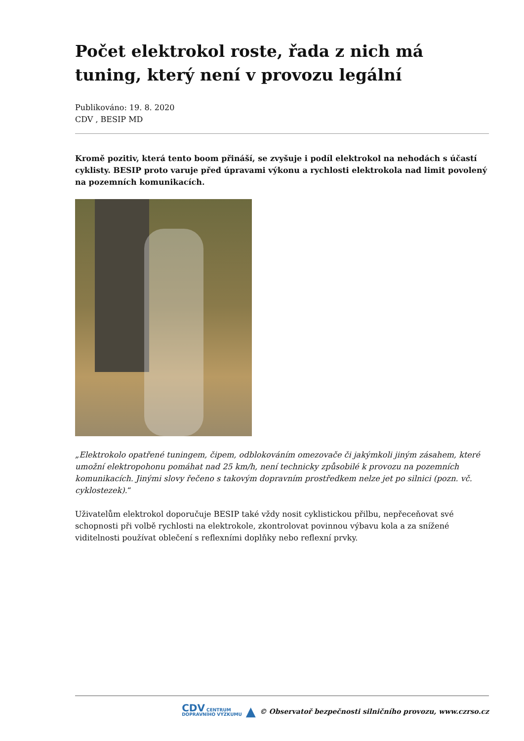Počet elektrokol roste, řada z nich má tuning, který není v provozu legální
Publikováno: 19. 8. 2020
CDV , BESIP MD
Kromě pozitiv, která tento boom přináší, se zvyšuje i podíl elektrokol na nehodách s účastí cyklisty. BESIP proto varuje před úpravami výkonu a rychlosti elektrokola nad limit povolený na pozemních komunikacích.
„Elektrokolo opatřené tuningem, čipem, odblokováním omezovače či jakýmkoli jiným zásahem, které umožní elektropohonu pomáhat nad 25 km/h, není technicky způsobilé k provozu na pozemních komunikacích. Jinými slovy řečeno s takovým dopravním prostředkem nelze jet po silnici (pozn. vč. cyklostezek).“
Uživatelům elektrokol doporučuje BESIP také vždy nosit cyklistickou přilbu, nepřeceňovat své schopnosti při volbě rychlosti na elektrokole, zkontrolovat povinnou výbavu kola a za snížené viditelnosti používat oblečení s reflexními doplňky nebo reflexní prvky.
CDV CENTRUM
DOPRAVNÍHO VÝZKUMU ▲ © Observatoř bezpečnosti silničního provozu, www.czrso.cz